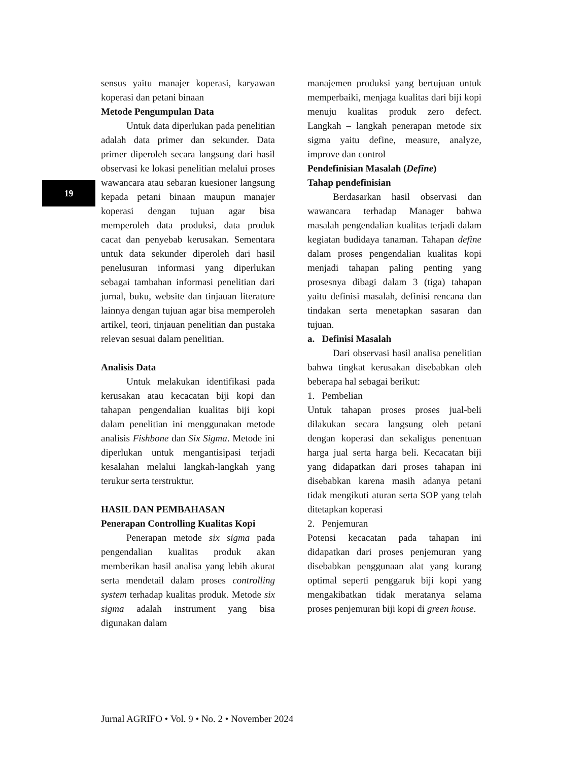19
sensus yaitu manajer koperasi, karyawan koperasi dan petani binaan
Metode Pengumpulan Data
Untuk data diperlukan pada penelitian adalah data primer dan sekunder. Data primer diperoleh secara langsung dari hasil observasi ke lokasi penelitian melalui proses wawancara atau sebaran kuesioner langsung kepada petani binaan maupun manajer koperasi dengan tujuan agar bisa memperoleh data produksi, data produk cacat dan penyebab kerusakan. Sementara untuk data sekunder diperoleh dari hasil penelusuran informasi yang diperlukan sebagai tambahan informasi penelitian dari jurnal, buku, website dan tinjauan literature lainnya dengan tujuan agar bisa memperoleh artikel, teori, tinjauan penelitian dan pustaka relevan sesuai dalam penelitian.
Analisis Data
Untuk melakukan identifikasi pada kerusakan atau kecacatan biji kopi dan tahapan pengendalian kualitas biji kopi dalam penelitian ini menggunakan metode analisis Fishbone dan Six Sigma. Metode ini diperlukan untuk mengantisipasi terjadi kesalahan melalui langkah-langkah yang terukur serta terstruktur.
HASIL DAN PEMBAHASAN
Penerapan Controlling Kualitas Kopi
Penerapan metode six sigma pada pengendalian kualitas produk akan memberikan hasil analisa yang lebih akurat serta mendetail dalam proses controlling system terhadap kualitas produk. Metode six sigma adalah instrument yang bisa digunakan dalam
manajemen produksi yang bertujuan untuk memperbaiki, menjaga kualitas dari biji kopi menuju kualitas produk zero defect. Langkah – langkah penerapan metode six sigma yaitu define, measure, analyze, improve dan control
Pendefinisian Masalah (Define)
Tahap pendefinisian
Berdasarkan hasil observasi dan wawancara terhadap Manager bahwa masalah pengendalian kualitas terjadi dalam kegiatan budidaya tanaman. Tahapan define dalam proses pengendalian kualitas kopi menjadi tahapan paling penting yang prosesnya dibagi dalam 3 (tiga) tahapan yaitu definisi masalah, definisi rencana dan tindakan serta menetapkan sasaran dan tujuan.
a. Definisi Masalah
Dari observasi hasil analisa penelitian bahwa tingkat kerusakan disebabkan oleh beberapa hal sebagai berikut:
1. Pembelian
Untuk tahapan proses proses jual-beli dilakukan secara langsung oleh petani dengan koperasi dan sekaligus penentuan harga jual serta harga beli. Kecacatan biji yang didapatkan dari proses tahapan ini disebabkan karena masih adanya petani tidak mengikuti aturan serta SOP yang telah ditetapkan koperasi
2. Penjemuran
Potensi kecacatan pada tahapan ini didapatkan dari proses penjemuran yang disebabkan penggunaan alat yang kurang optimal seperti penggaruk biji kopi yang mengakibatkan tidak meratanya selama proses penjemuran biji kopi di green house.
Jurnal AGRIFO • Vol. 9 • No. 2 • November 2024